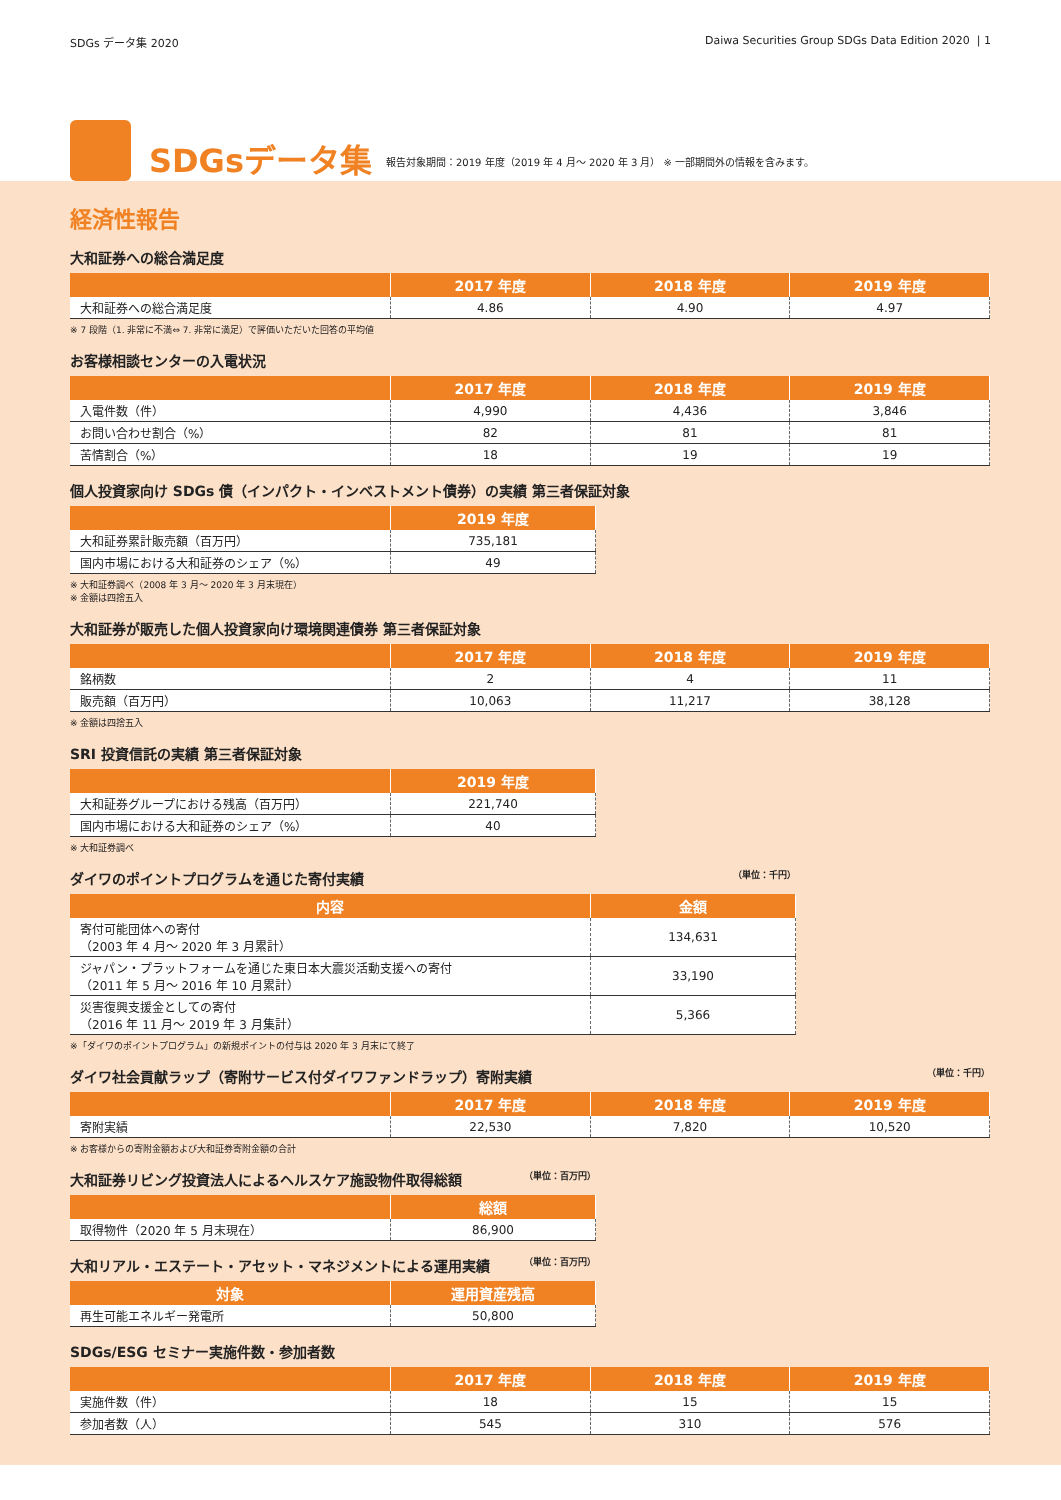SDGs データ集 2020 Daiwa Securities Group SDGs Data Edition 2020 | 1
SDGsデータ集
報告対象期間：2019 年度（2019 年 4 月～ 2020 年 3 月） ※ 一部期間外の情報を含みます。
経済性報告
大和証券への総合満足度
| | 2017 年度 | 2018 年度 | 2019 年度 |
| --- | --- | --- | --- |
| 大和証券への総合満足度 | 4.86 | 4.90 | 4.97 |
※ 7 段階（1. 非常に不満⇔ 7. 非常に満足）で評価いただいた回答の平均値
お客様相談センターの入電状況
| | 2017 年度 | 2018 年度 | 2019 年度 |
| --- | --- | --- | --- |
| 入電件数（件） | 4,990 | 4,436 | 3,846 |
| お問い合わせ割合（%） | 82 | 81 | 81 |
| 苦情割合（%） | 18 | 19 | 19 |
個人投資家向け SDGs 債（インパクト・インベストメント債券）の実績 第三者保証対象
| | 2019 年度 |
| --- | --- |
| 大和証券累計販売額（百万円） | 735,181 |
| 国内市場における大和証券のシェア（%） | 49 |
※ 大和証券調べ（2008 年 3 月～ 2020 年 3 月末現在）
※ 金額は四捨五入
大和証券が販売した個人投資家向け環境関連債券 第三者保証対象
| | 2017 年度 | 2018 年度 | 2019 年度 |
| --- | --- | --- | --- |
| 銘柄数 | 2 | 4 | 11 |
| 販売額（百万円） | 10,063 | 11,217 | 38,128 |
※ 金額は四捨五入
SRI 投資信託の実績 第三者保証対象
| | 2019 年度 |
| --- | --- |
| 大和証券グループにおける残高（百万円） | 221,740 |
| 国内市場における大和証券のシェア（%） | 40 |
※ 大和証券調べ
ダイワのポイントプログラムを通じた寄付実績 （単位：千円）
| 内容 | 金額 |
| --- | --- |
| 寄付可能団体への寄付 （2003 年 4 月～ 2020 年 3 月累計） | 134,631 |
| ジャパン・プラットフォームを通じた東日本大震災活動支援への寄付 （2011 年 5 月～ 2016 年 10 月累計） | 33,190 |
| 災害復興支援金としての寄付 （2016 年 11 月～ 2019 年 3 月集計） | 5,366 |
※「ダイワのポイントプログラム」の新規ポイントの付与は 2020 年 3 月末にて終了
ダイワ社会貢献ラップ（寄附サービス付ダイワファンドラップ）寄附実績 （単位：千円）
| | 2017 年度 | 2018 年度 | 2019 年度 |
| --- | --- | --- | --- |
| 寄附実績 | 22,530 | 7,820 | 10,520 |
※ お客様からの寄附金額および大和証券寄附金額の合計
大和証券リビング投資法人によるヘルスケア施設物件取得総額 （単位：百万円）
| | 総額 |
| --- | --- |
| 取得物件（2020 年 5 月末現在） | 86,900 |
大和リアル・エステート・アセット・マネジメントによる運用実績 （単位：百万円）
| 対象 | 運用資産残高 |
| --- | --- |
| 再生可能エネルギー発電所 | 50,800 |
SDGs/ESG セミナー実施件数・参加者数
| | 2017 年度 | 2018 年度 | 2019 年度 |
| --- | --- | --- | --- |
| 実施件数（件） | 18 | 15 | 15 |
| 参加者数（人） | 545 | 310 | 576 |